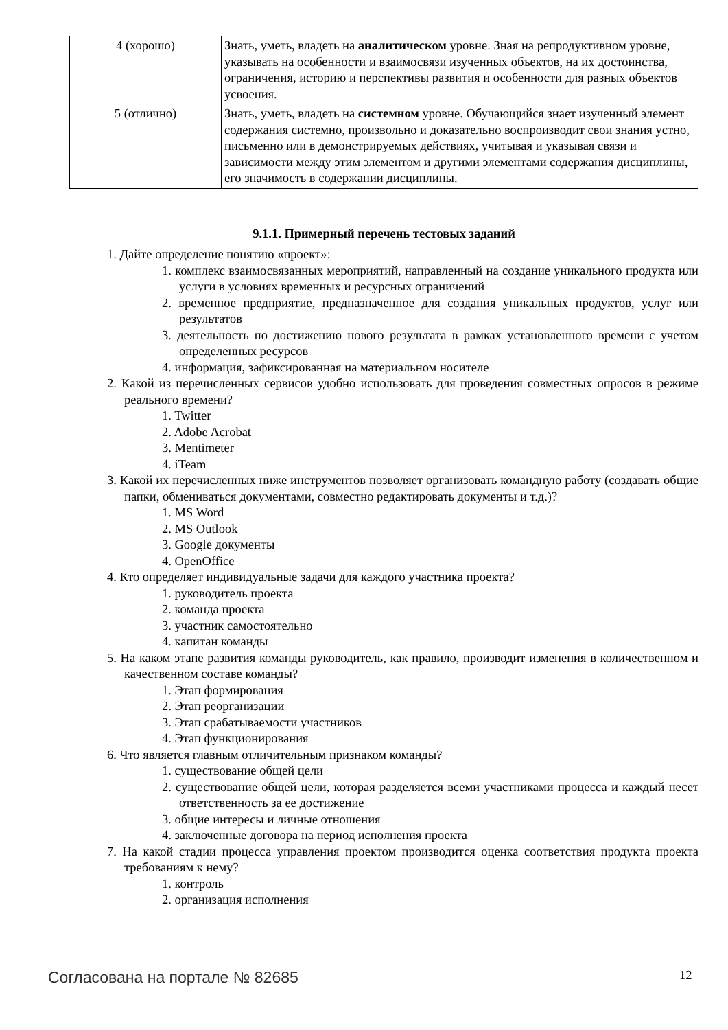| 4 (хорошо) | Знать, уметь, владеть на аналитическом уровне. Зная на репродуктивном уровне, указывать на особенности и взаимосвязи изученных объектов, на их достоинства, ограничения, историю и перспективы развития и особенности для разных объектов усвоения. |
| 5 (отлично) | Знать, уметь, владеть на системном уровне. Обучающийся знает изученный элемент содержания системно, произвольно и доказательно воспроизводит свои знания устно, письменно или в демонстрируемых действиях, учитывая и указывая связи и зависимости между этим элементом и другими элементами содержания дисциплины, его значимость в содержании дисциплины. |
9.1.1. Примерный перечень тестовых заданий
1. Дайте определение понятию «проект»:
1. комплекс взаимосвязанных мероприятий, направленный на создание уникального продукта или услуги в условиях временных и ресурсных ограничений
2. временное предприятие, предназначенное для создания уникальных продуктов, услуг или результатов
3. деятельность по достижению нового результата в рамках установленного времени с учетом определенных ресурсов
4. информация, зафиксированная на материальном носителе
2. Какой из перечисленных сервисов удобно использовать для проведения совместных опросов в режиме реального времени?
1. Twitter
2. Adobe Acrobat
3. Mentimeter
4. iTeam
3. Какой их перечисленных ниже инструментов позволяет организовать командную работу (создавать общие папки, обмениваться документами, совместно редактировать документы и т.д.)?
1. MS Word
2. MS Outlook
3. Google документы
4. OpenOffice
4. Кто определяет индивидуальные задачи для каждого участника проекта?
1. руководитель проекта
2. команда проекта
3. участник самостоятельно
4. капитан команды
5. На каком этапе развития команды руководитель, как правило, производит изменения в количественном и качественном составе команды?
1. Этап формирования
2. Этап реорганизации
3. Этап срабатываемости участников
4. Этап функционирования
6. Что является главным отличительным признаком команды?
1. существование общей цели
2. существование общей цели, которая разделяется всеми участниками процесса и каждый несет ответственность за ее достижение
3. общие интересы и личные отношения
4. заключенные договора на период исполнения проекта
7. На какой стадии процесса управления проектом производится оценка соответствия продукта проекта требованиям к нему?
1. контроль
2. организация исполнения
Согласована на портале № 82685 12